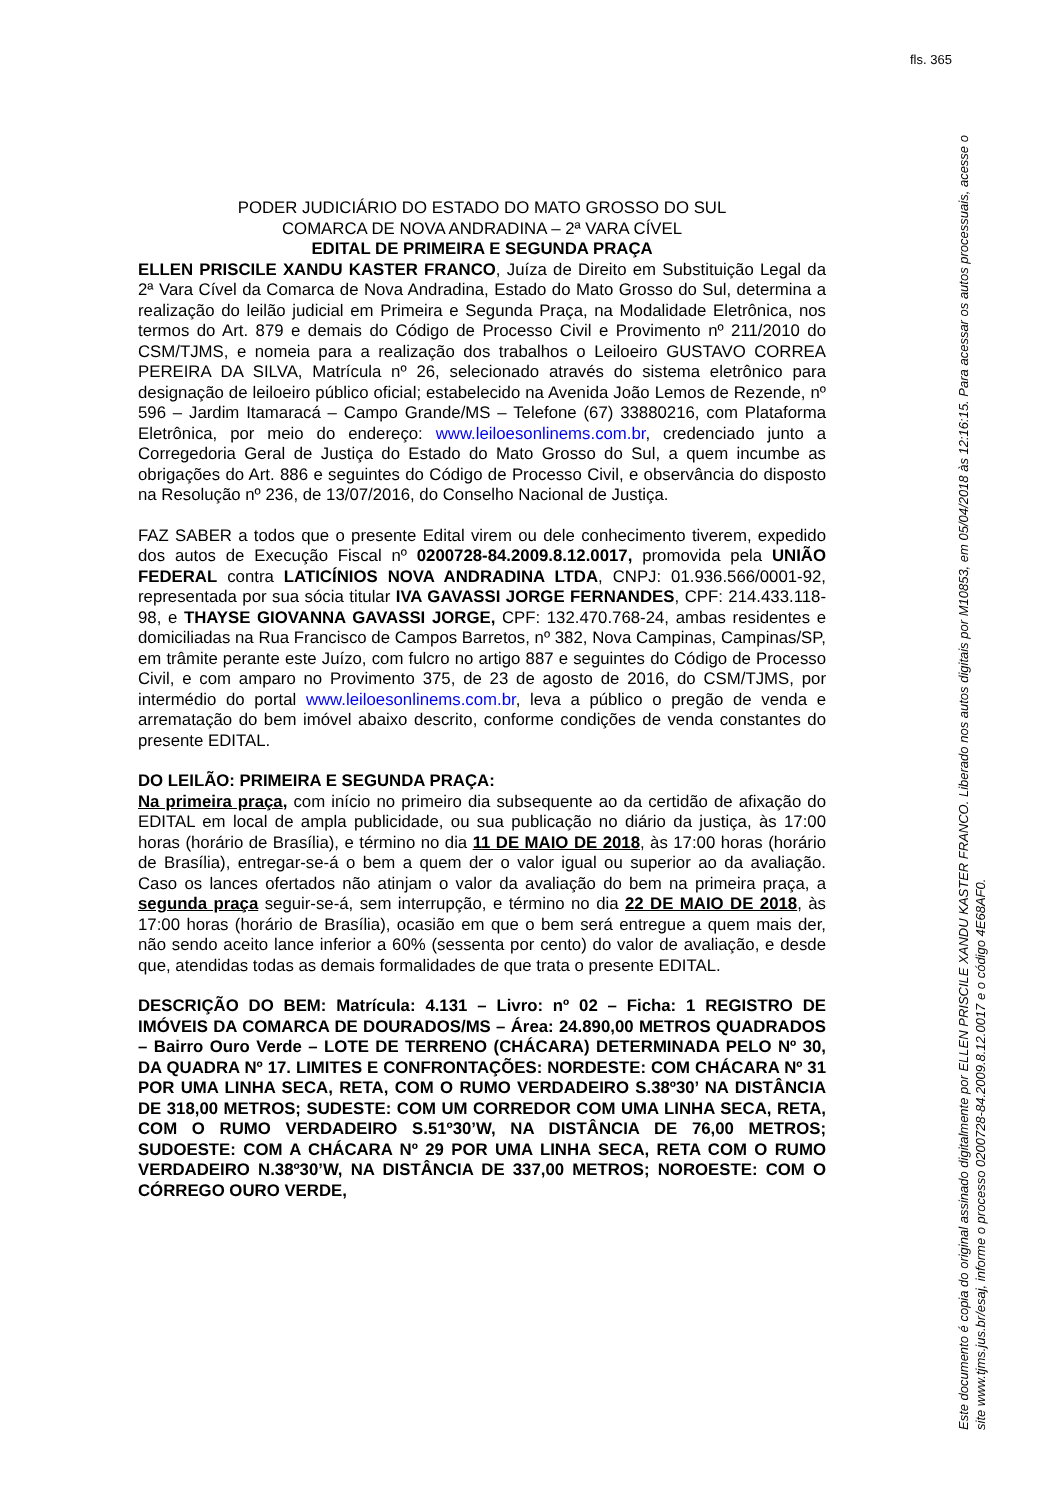fls. 365
PODER JUDICIÁRIO DO ESTADO DO MATO GROSSO DO SUL
COMARCA DE NOVA ANDRADINA – 2ª VARA CÍVEL
EDITAL DE PRIMEIRA E SEGUNDA PRAÇA
ELLEN PRISCILE XANDU KASTER FRANCO, Juíza de Direito em Substituição Legal da 2ª Vara Cível da Comarca de Nova Andradina, Estado do Mato Grosso do Sul, determina a realização do leilão judicial em Primeira e Segunda Praça, na Modalidade Eletrônica, nos termos do Art. 879 e demais do Código de Processo Civil e Provimento nº 211/2010 do CSM/TJMS, e nomeia para a realização dos trabalhos o Leiloeiro GUSTAVO CORREA PEREIRA DA SILVA, Matrícula nº 26, selecionado através do sistema eletrônico para designação de leiloeiro público oficial; estabelecido na Avenida João Lemos de Rezende, nº 596 – Jardim Itamaracá – Campo Grande/MS – Telefone (67) 33880216, com Plataforma Eletrônica, por meio do endereço: www.leiloesonlinems.com.br, credenciado junto a Corregedoria Geral de Justiça do Estado do Mato Grosso do Sul, a quem incumbe as obrigações do Art. 886 e seguintes do Código de Processo Civil, e observância do disposto na Resolução nº 236, de 13/07/2016, do Conselho Nacional de Justiça.
FAZ SABER a todos que o presente Edital virem ou dele conhecimento tiverem, expedido dos autos de Execução Fiscal nº 0200728-84.2009.8.12.0017, promovida pela UNIÃO FEDERAL contra LATICÍNIOS NOVA ANDRADINA LTDA, CNPJ: 01.936.566/0001-92, representada por sua sócia titular IVA GAVASSI JORGE FERNANDES, CPF: 214.433.118-98, e THAYSE GIOVANNA GAVASSI JORGE, CPF: 132.470.768-24, ambas residentes e domiciliadas na Rua Francisco de Campos Barretos, nº 382, Nova Campinas, Campinas/SP, em trâmite perante este Juízo, com fulcro no artigo 887 e seguintes do Código de Processo Civil, e com amparo no Provimento 375, de 23 de agosto de 2016, do CSM/TJMS, por intermédio do portal www.leiloesonlinems.com.br, leva a público o pregão de venda e arrematação do bem imóvel abaixo descrito, conforme condições de venda constantes do presente EDITAL.
DO LEILÃO: PRIMEIRA E SEGUNDA PRAÇA:
Na primeira praça, com início no primeiro dia subsequente ao da certidão de afixação do EDITAL em local de ampla publicidade, ou sua publicação no diário da justiça, às 17:00 horas (horário de Brasília), e término no dia 11 DE MAIO DE 2018, às 17:00 horas (horário de Brasília), entregar-se-á o bem a quem der o valor igual ou superior ao da avaliação. Caso os lances ofertados não atinjam o valor da avaliação do bem na primeira praça, a segunda praça seguir-se-á, sem interrupção, e término no dia 22 DE MAIO DE 2018, às 17:00 horas (horário de Brasília), ocasião em que o bem será entregue a quem mais der, não sendo aceito lance inferior a 60% (sessenta por cento) do valor de avaliação, e desde que, atendidas todas as demais formalidades de que trata o presente EDITAL.
DESCRIÇÃO DO BEM: Matrícula: 4.131 – Livro: nº 02 – Ficha: 1 REGISTRO DE IMÓVEIS DA COMARCA DE DOURADOS/MS – Área: 24.890,00 METROS QUADRADOS – Bairro Ouro Verde – LOTE DE TERRENO (CHÁCARA) DETERMINADA PELO Nº 30, DA QUADRA Nº 17. LIMITES E CONFRONTAÇÕES: NORDESTE: COM CHÁCARA Nº 31 POR UMA LINHA SECA, RETA, COM O RUMO VERDADEIRO S.38º30’ NA DISTÂNCIA DE 318,00 METROS; SUDESTE: COM UM CORREDOR COM UMA LINHA SECA, RETA, COM O RUMO VERDADEIRO S.51º30’W, NA DISTÂNCIA DE 76,00 METROS; SUDOESTE: COM A CHÁCARA Nº 29 POR UMA LINHA SECA, RETA COM O RUMO VERDADEIRO N.38º30’W, NA DISTÂNCIA DE 337,00 METROS; NOROESTE: COM O CÓRREGO OURO VERDE,
Este documento é copia do original assinado digitalmente por ELLEN PRISCILE XANDU KASTER FRANCO. Liberado nos autos digitais por M10853, em 05/04/2018 às 12:16:15. Para acessar os autos processuais, acesse o site www.tjms.jus.br/esaj, informe o processo 0200728-84.2009.8.12.0017 e o código 4E68AF0.